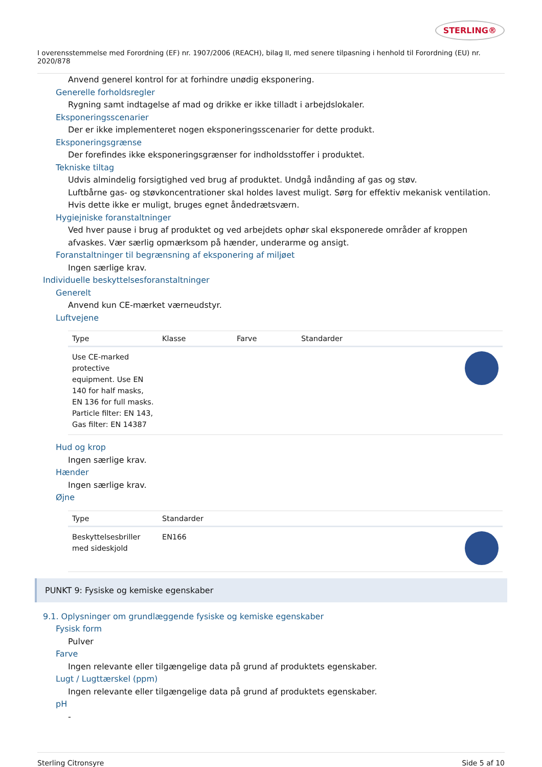STERLING®
I overensstemmelse med Forordning (EF) nr. 1907/2006 (REACH), bilag II, med senere tilpasning i henhold til Forordning (EU) nr. 2020/878
Anvend generel kontrol for at forhindre unødig eksponering.
Generelle forholdsregler
Rygning samt indtagelse af mad og drikke er ikke tilladt i arbejdslokaler.
Eksponeringsscenarier
Der er ikke implementeret nogen eksponeringsscenarier for dette produkt.
Eksponeringsgrænse
Der forefindes ikke eksponeringsgrænser for indholdsstoffer i produktet.
Tekniske tiltag
Udvis almindelig forsigtighed ved brug af produktet. Undgå indånding af gas og støv.
Luftbårne gas- og støvkoncentrationer skal holdes lavest muligt. Sørg for effektiv mekanisk ventilation. Hvis dette ikke er muligt, bruges egnet åndedrætsværn.
Hygiejniske foranstaltninger
Ved hver pause i brug af produktet og ved arbejdets ophør skal eksponerede områder af kroppen afvaskes. Vær særlig opmærksom på hænder, underarme og ansigt.
Foranstaltninger til begrænsning af eksponering af miljøet
Ingen særlige krav.
Individuelle beskyttelsesforanstaltninger
Generelt
Anvend kun CE-mærket værneudstyr.
Luftvejene
| Type | Klasse | Farve | Standarder | |
| --- | --- | --- | --- | --- |
| Use CE-marked protective equipment. Use EN 140 for half masks, EN 136 for full masks. Particle filter: EN 143, Gas filter: EN 14387 | | | | |
Hud og krop
Ingen særlige krav.
Hænder
Ingen særlige krav.
Øjne
| Type | Standarder | |
| --- | --- | --- |
| Beskyttelsesbriller med sideskjold | EN166 | |
PUNKT 9: Fysiske og kemiske egenskaber
9.1. Oplysninger om grundlæggende fysiske og kemiske egenskaber
Fysisk form
Pulver
Farve
Ingen relevante eller tilgængelige data på grund af produktets egenskaber.
Lugt / Lugttærskel (ppm)
Ingen relevante eller tilgængelige data på grund af produktets egenskaber.
pH
-
Sterling Citronsyre Side 5 af 10